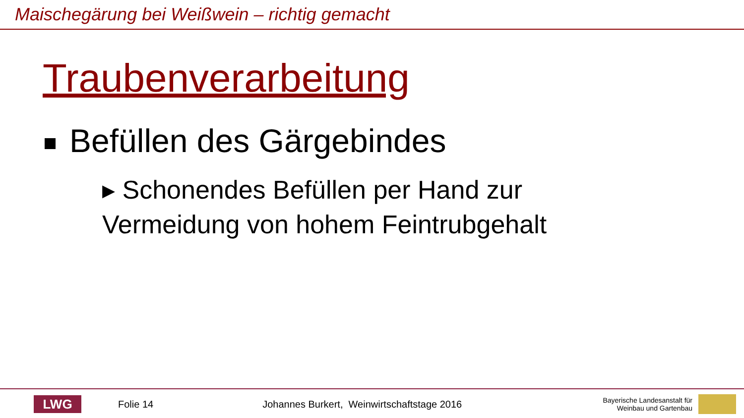Maischegärung bei Weißwein – richtig gemacht
Traubenverarbeitung
Befüllen des Gärgebindes
▸ Schonendes Befüllen per Hand zur Vermeidung von hohem Feintrubgehalt
LWG
Folie 14
Johannes Burkert, Weinwirtschaftstage 2016
Bayerische Landesanstalt für
Weinbau und Gartenbau